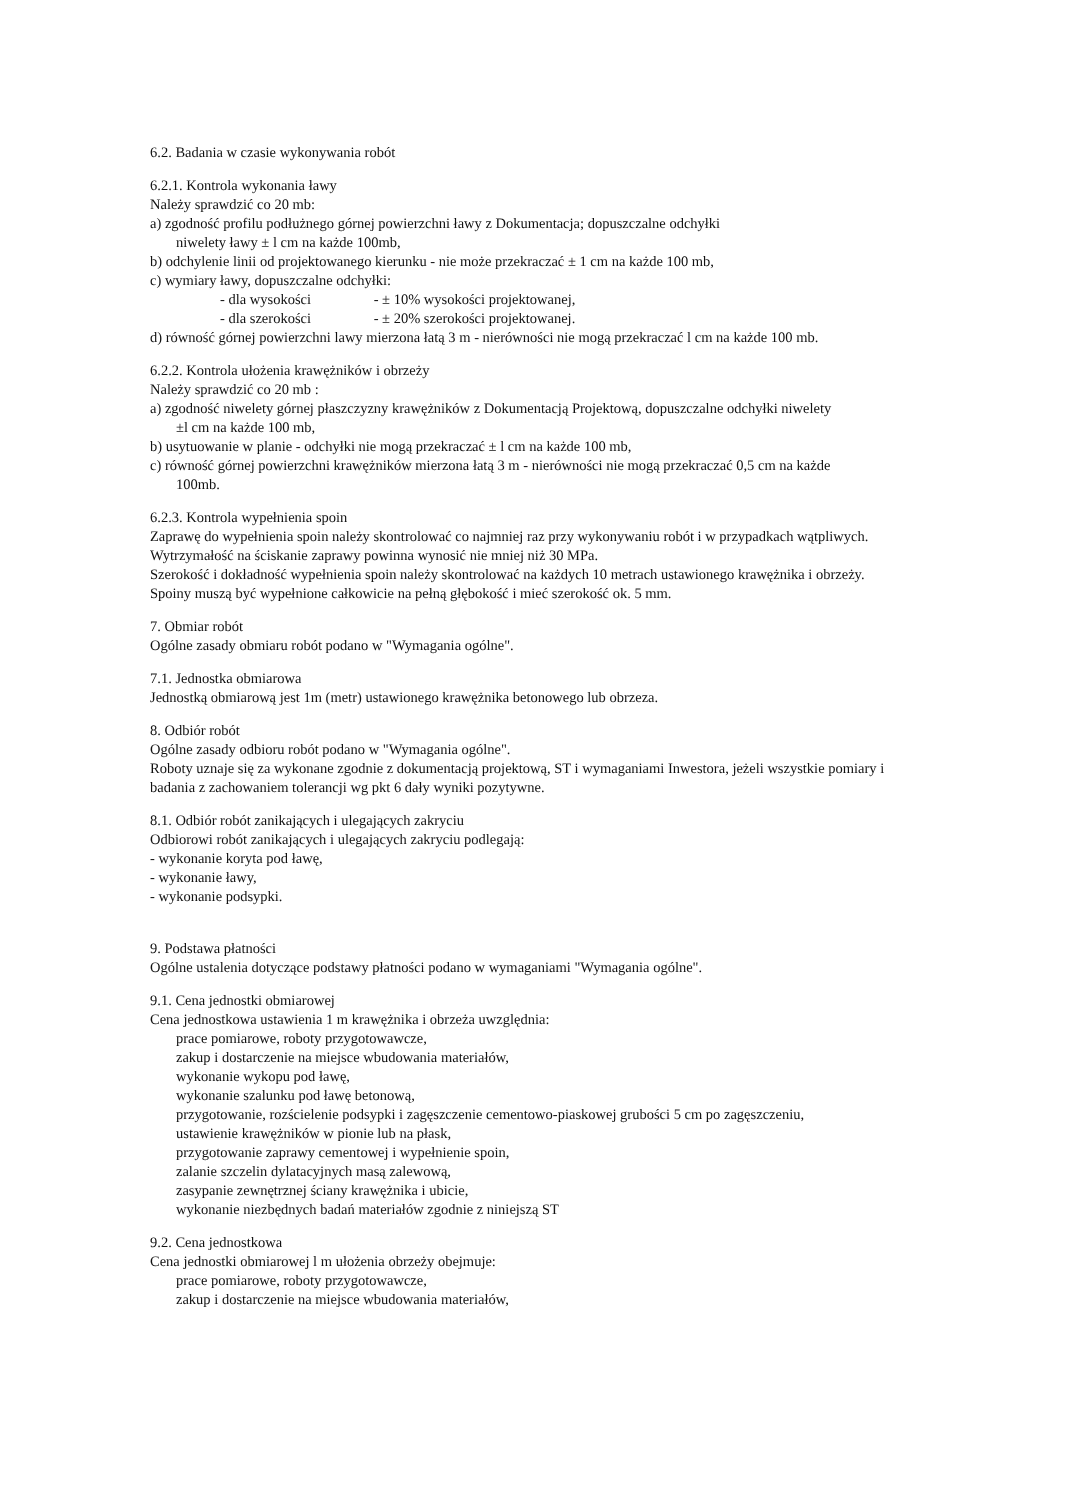6.2. Badania w czasie wykonywania robót
6.2.1. Kontrola wykonania ławy
Należy sprawdzić co 20 mb:
a) zgodność profilu podłużnego górnej powierzchni ławy z Dokumentacja; dopuszczalne odchyłki
niwelety ławy ± l cm na każde 100mb,
b) odchylenie linii od projektowanego kierunku - nie może przekraczać ± 1 cm na każde 100 mb,
c) wymiary ławy, dopuszczalne odchyłki:
- dla wysokości - ± 10% wysokości projektowanej,
- dla szerokości - ± 20% szerokości projektowanej.
d) równość górnej powierzchni lawy mierzona łatą 3 m - nierówności nie mogą przekraczać l cm na każde 100 mb.
6.2.2. Kontrola ułożenia krawężników i obrzeży
Należy sprawdzić co 20 mb :
a) zgodność niwelety górnej płaszczyzny krawężników z Dokumentacją Projektową, dopuszczalne odchyłki niwelety
±l cm na każde 100 mb,
b) usytuowanie w planie - odchyłki nie mogą przekraczać ± l cm na każde 100 mb,
c) równość górnej powierzchni krawężników mierzona łatą 3 m - nierówności nie mogą przekraczać 0,5 cm na każde
100mb.
6.2.3. Kontrola wypełnienia spoin
Zaprawę do wypełnienia spoin należy skontrolować co najmniej raz przy wykonywaniu robót i w przypadkach wątpliwych.
Wytrzymałość na ściskanie zaprawy powinna wynosić nie mniej niż 30 MPa.
Szerokość i dokładność wypełnienia spoin należy skontrolować na każdych 10 metrach ustawionego krawężnika i obrzeży.
Spoiny muszą być wypełnione całkowicie na pełną głębokość i mieć szerokość ok. 5 mm.
7. Obmiar robót
Ogólne zasady obmiaru robót podano w "Wymagania ogólne".
7.1. Jednostka obmiarowa
Jednostką obmiarową jest 1m (metr) ustawionego krawężnika betonowego lub obrzeza.
8. Odbiór robót
Ogólne zasady odbioru robót podano w "Wymagania ogólne".
Roboty uznaje się za wykonane zgodnie z dokumentacją projektową, ST i wymaganiami Inwestora, jeżeli wszystkie pomiary i badania z zachowaniem tolerancji wg pkt 6 dały wyniki pozytywne.
8.1. Odbiór robót zanikających i ulegających zakryciu
Odbiorowi robót zanikających i ulegających zakryciu podlegają:
- wykonanie koryta pod ławę,
- wykonanie ławy,
- wykonanie podsypki.
9. Podstawa płatności
Ogólne ustalenia dotyczące podstawy płatności podano w wymaganiami "Wymagania ogólne".
9.1. Cena jednostki obmiarowej
Cena jednostkowa ustawienia 1 m krawężnika i obrzeża uwzględnia:
prace pomiarowe, roboty przygotowawcze,
zakup i dostarczenie na miejsce wbudowania materiałów,
wykonanie wykopu pod ławę,
wykonanie szalunku pod ławę betonową,
przygotowanie, rozścielenie podsypki i zagęszczenie cementowo-piaskowej grubości 5 cm po zagęszczeniu,
ustawienie krawężników w pionie lub na płask,
przygotowanie zaprawy cementowej i wypełnienie spoin,
zalanie szczelin dylatacyjnych masą zalewową,
zasypanie zewnętrznej ściany krawężnika i ubicie,
wykonanie niezbędnych badań materiałów zgodnie z niniejszą ST
9.2. Cena jednostkowa
Cena jednostki obmiarowej l m ułożenia obrzeży obejmuje:
prace pomiarowe, roboty przygotowawcze,
zakup i dostarczenie na miejsce wbudowania materiałów,